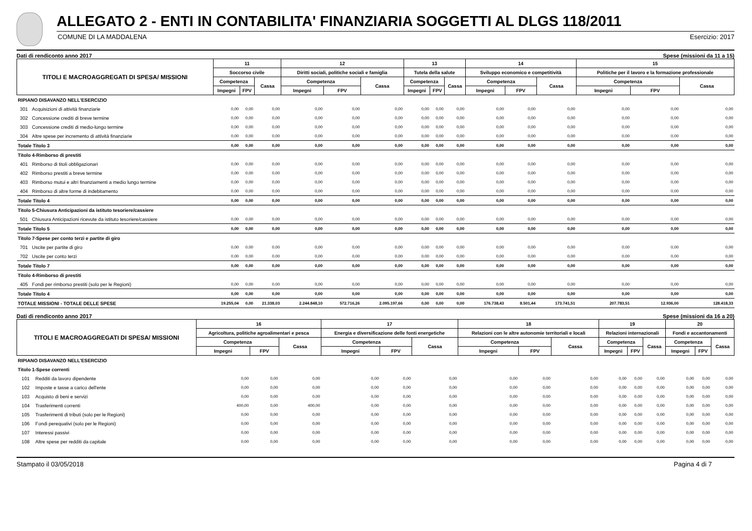ALLEGATO 2 - ENTI IN CONTABILITA' FINANZIARIA SOGGETTI AL DLGS 118/2011
COMUNE DI LA MADDALENA Esercizio: 2017
Dati di rendiconto anno 2017 Spese (missioni da 11 a 15)
| TITOLI E MACROAGGREGATI DI SPESA/ MISSIONI | | 11 | | | 12 | | | 13 | | | 14 | | | 15 | | |
| --- | --- | --- | --- | --- | --- | --- | --- | --- | --- | --- | --- | --- | --- | --- | --- | --- |
| | | Soccorso civile | | | Diritti sociali, politiche sociali e famiglia | | | Tutela della salute | | | Sviluppo economico e competitività | | | Politiche per il lavoro e la formazione professionale | | |
| | | Competenza | | Cassa | Competenza | | Cassa | Competenza | | Cassa | Competenza | | Cassa | Competenza | | Cassa |
| | | Impegni | FPV | | Impegni | FPV | | Impegni | FPV | | Impegni | FPV | | Impegni | FPV | |
| RIPIANO DISAVANZO NELL'ESERCIZIO | | | | | | | | | | | | | | | | |
| 301 | Acquisizioni di attività finanziarie | 0,00 | 0,00 | 0,00 | 0,00 | 0,00 | 0,00 | 0,00 | 0,00 | 0,00 | 0,00 | 0,00 | 0,00 | 0,00 | 0,00 | 0,00 |
| 302 | Concessione crediti di breve termine | 0,00 | 0,00 | 0,00 | 0,00 | 0,00 | 0,00 | 0,00 | 0,00 | 0,00 | 0,00 | 0,00 | 0,00 | 0,00 | 0,00 | 0,00 |
| 303 | Concessione crediti di medio-lungo termine | 0,00 | 0,00 | 0,00 | 0,00 | 0,00 | 0,00 | 0,00 | 0,00 | 0,00 | 0,00 | 0,00 | 0,00 | 0,00 | 0,00 | 0,00 |
| 304 | Altre spese per incremento di attività finanziarie | 0,00 | 0,00 | 0,00 | 0,00 | 0,00 | 0,00 | 0,00 | 0,00 | 0,00 | 0,00 | 0,00 | 0,00 | 0,00 | 0,00 | 0,00 |
| Totale Titolo 3 | | 0,00 | 0,00 | 0,00 | 0,00 | 0,00 | 0,00 | 0,00 | 0,00 | 0,00 | 0,00 | 0,00 | 0,00 | 0,00 | 0,00 | 0,00 |
| Titolo 4-Rimborso di prestiti | | | | | | | | | | | | | | | | |
| 401 | Rimborso di titoli obbligazionari | 0,00 | 0,00 | 0,00 | 0,00 | 0,00 | 0,00 | 0,00 | 0,00 | 0,00 | 0,00 | 0,00 | 0,00 | 0,00 | 0,00 | 0,00 |
| 402 | Rimborso prestiti a breve termine | 0,00 | 0,00 | 0,00 | 0,00 | 0,00 | 0,00 | 0,00 | 0,00 | 0,00 | 0,00 | 0,00 | 0,00 | 0,00 | 0,00 | 0,00 |
| 403 | Rimborso mutui e altri finanziamenti a medio lungo termine | 0,00 | 0,00 | 0,00 | 0,00 | 0,00 | 0,00 | 0,00 | 0,00 | 0,00 | 0,00 | 0,00 | 0,00 | 0,00 | 0,00 | 0,00 |
| 404 | Rimborso di altre forme di indebitamento | 0,00 | 0,00 | 0,00 | 0,00 | 0,00 | 0,00 | 0,00 | 0,00 | 0,00 | 0,00 | 0,00 | 0,00 | 0,00 | 0,00 | 0,00 |
| Totale Titolo 4 | | 0,00 | 0,00 | 0,00 | 0,00 | 0,00 | 0,00 | 0,00 | 0,00 | 0,00 | 0,00 | 0,00 | 0,00 | 0,00 | 0,00 | 0,00 |
| Titolo 5-Chiusura Anticipazioni da istituto tesoriere/cassiere | | | | | | | | | | | | | | | | |
| 501 | Chiusura Anticipazioni ricevute da istituto tesoriere/cassiere | 0,00 | 0,00 | 0,00 | 0,00 | 0,00 | 0,00 | 0,00 | 0,00 | 0,00 | 0,00 | 0,00 | 0,00 | 0,00 | 0,00 | 0,00 |
| Totale Titolo 5 | | 0,00 | 0,00 | 0,00 | 0,00 | 0,00 | 0,00 | 0,00 | 0,00 | 0,00 | 0,00 | 0,00 | 0,00 | 0,00 | 0,00 | 0,00 |
| Titolo 7-Spese per conto terzi e partite di giro | | | | | | | | | | | | | | | | |
| 701 | Uscite per partite di giro | 0,00 | 0,00 | 0,00 | 0,00 | 0,00 | 0,00 | 0,00 | 0,00 | 0,00 | 0,00 | 0,00 | 0,00 | 0,00 | 0,00 | 0,00 |
| 702 | Uscite per conto terzi | 0,00 | 0,00 | 0,00 | 0,00 | 0,00 | 0,00 | 0,00 | 0,00 | 0,00 | 0,00 | 0,00 | 0,00 | 0,00 | 0,00 | 0,00 |
| Totale Titolo 7 | | 0,00 | 0,00 | 0,00 | 0,00 | 0,00 | 0,00 | 0,00 | 0,00 | 0,00 | 0,00 | 0,00 | 0,00 | 0,00 | 0,00 | 0,00 |
| Titolo 4-Rimborso di prestiti | | | | | | | | | | | | | | | | |
| 405 | Fondi per rimborso prestiti (solo per le Regioni) | 0,00 | 0,00 | 0,00 | 0,00 | 0,00 | 0,00 | 0,00 | 0,00 | 0,00 | 0,00 | 0,00 | 0,00 | 0,00 | 0,00 | 0,00 |
| Totale Titolo 4 | | 0,00 | 0,00 | 0,00 | 0,00 | 0,00 | 0,00 | 0,00 | 0,00 | 0,00 | 0,00 | 0,00 | 0,00 | 0,00 | 0,00 | 0,00 |
| TOTALE MISSIONI - TOTALE DELLE SPESE | | 19.255,04 | 0,00 | 21.338,03 | 2.244.848,10 | 572.716,26 | 2.095.197,66 | 0,00 | 0,00 | 0,00 | 176.738,43 | 8.501,44 | 173.741,51 | 207.783,51 | 12.936,00 | 128.418,33 |
Dati di rendiconto anno 2017 Spese (missioni da 16 a 20)
| TITOLI E MACROAGGREGATI DI SPESA/ MISSIONI | | 16 | | | 17 | | | 18 | | | 19 | | | 20 | | |
| --- | --- | --- | --- | --- | --- | --- | --- | --- | --- | --- | --- | --- | --- | --- | --- | --- |
| | | Agricoltura, politiche agroalimentari e pesca | | | Energia e diversificazione delle fonti energetiche | | | Relazioni con le altre autonomie territoriali e locali | | | Relazioni internazionali | | | Fondi e accantonamenti | | |
| | | Competenza | | Cassa | Competenza | | Cassa | Competenza | | Cassa | Competenza | | Cassa | Competenza | | Cassa |
| | | Impegni | FPV | | Impegni | FPV | | Impegni | FPV | | Impegni | FPV | | Impegni | FPV | |
| RIPIANO DISAVANZO NELL'ESERCIZIO | | | | | | | | | | | | | | | | |
| Titolo 1-Spese correnti | | | | | | | | | | | | | | | | |
| 101 | Redditi da lavoro dipendente | 0,00 | 0,00 | 0,00 | 0,00 | 0,00 | 0,00 | 0,00 | 0,00 | 0,00 | 0,00 | 0,00 | 0,00 | 0,00 | 0,00 | 0,00 |
| 102 | Imposte e tasse a carico dell'ente | 0,00 | 0,00 | 0,00 | 0,00 | 0,00 | 0,00 | 0,00 | 0,00 | 0,00 | 0,00 | 0,00 | 0,00 | 0,00 | 0,00 | 0,00 |
| 103 | Acquisto di beni e servizi | 0,00 | 0,00 | 0,00 | 0,00 | 0,00 | 0,00 | 0,00 | 0,00 | 0,00 | 0,00 | 0,00 | 0,00 | 0,00 | 0,00 | 0,00 |
| 104 | Trasferimenti correnti | 400,00 | 0,00 | 400,00 | 0,00 | 0,00 | 0,00 | 0,00 | 0,00 | 0,00 | 0,00 | 0,00 | 0,00 | 0,00 | 0,00 | 0,00 |
| 105 | Trasferimenti di tributi (solo per le Regioni) | 0,00 | 0,00 | 0,00 | 0,00 | 0,00 | 0,00 | 0,00 | 0,00 | 0,00 | 0,00 | 0,00 | 0,00 | 0,00 | 0,00 | 0,00 |
| 106 | Fondi perequativi (solo per le Regioni) | 0,00 | 0,00 | 0,00 | 0,00 | 0,00 | 0,00 | 0,00 | 0,00 | 0,00 | 0,00 | 0,00 | 0,00 | 0,00 | 0,00 | 0,00 |
| 107 | Interessi passivi | 0,00 | 0,00 | 0,00 | 0,00 | 0,00 | 0,00 | 0,00 | 0,00 | 0,00 | 0,00 | 0,00 | 0,00 | 0,00 | 0,00 | 0,00 |
| 108 | Altre spese per redditi da capitale | 0,00 | 0,00 | 0,00 | 0,00 | 0,00 | 0,00 | 0,00 | 0,00 | 0,00 | 0,00 | 0,00 | 0,00 | 0,00 | 0,00 | 0,00 |
Stampato il 03/05/2018 Pagina 4 di 7